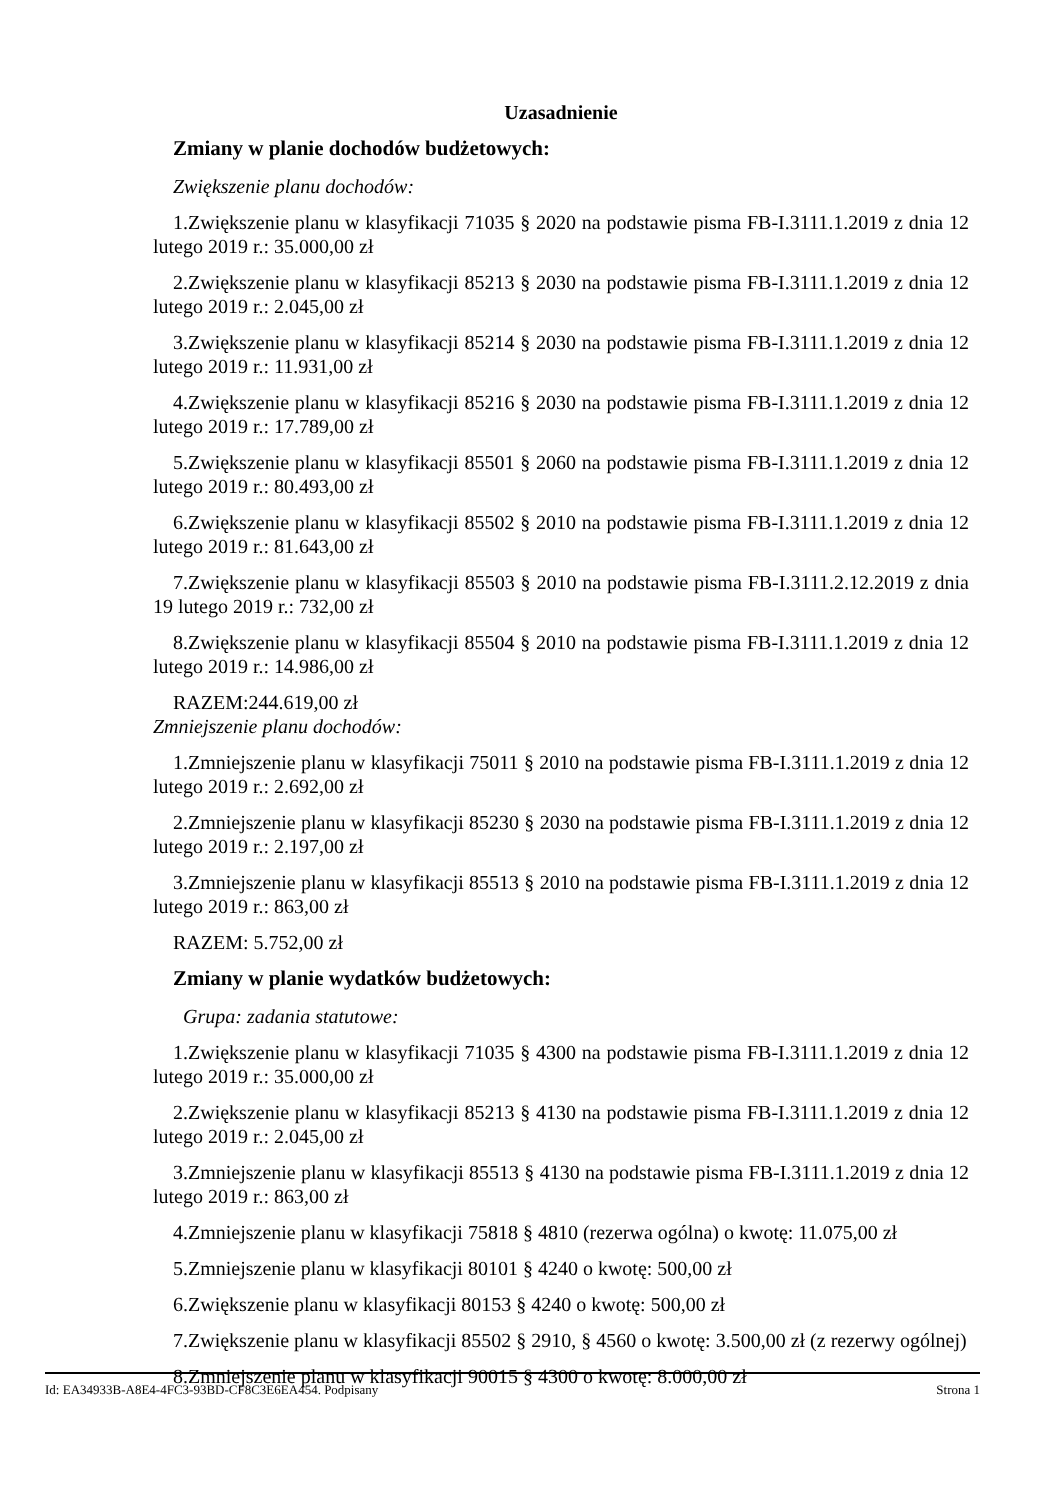Uzasadnienie
Zmiany w planie dochodów budżetowych:
Zwiększenie planu dochodów:
1.Zwiększenie planu w klasyfikacji 71035 § 2020 na podstawie pisma FB-I.3111.1.2019 z dnia 12 lutego 2019 r.: 35.000,00 zł
2.Zwiększenie planu w klasyfikacji 85213 § 2030 na podstawie pisma FB-I.3111.1.2019 z dnia 12 lutego 2019 r.: 2.045,00 zł
3.Zwiększenie planu w klasyfikacji 85214 § 2030 na podstawie pisma FB-I.3111.1.2019 z dnia 12 lutego 2019 r.: 11.931,00 zł
4.Zwiększenie planu w klasyfikacji 85216 § 2030 na podstawie pisma FB-I.3111.1.2019 z dnia 12 lutego 2019 r.: 17.789,00 zł
5.Zwiększenie planu w klasyfikacji 85501 § 2060 na podstawie pisma FB-I.3111.1.2019 z dnia 12 lutego 2019 r.: 80.493,00 zł
6.Zwiększenie planu w klasyfikacji 85502 § 2010 na podstawie pisma FB-I.3111.1.2019 z dnia 12 lutego 2019 r.: 81.643,00 zł
7.Zwiększenie planu w klasyfikacji 85503 § 2010 na podstawie pisma FB-I.3111.2.12.2019 z dnia 19 lutego 2019 r.: 732,00 zł
8.Zwiększenie planu w klasyfikacji 85504 § 2010 na podstawie pisma FB-I.3111.1.2019 z dnia 12 lutego 2019 r.: 14.986,00 zł
RAZEM:244.619,00 zł
Zmniejszenie planu dochodów:
1.Zmniejszenie planu w klasyfikacji 75011 § 2010 na podstawie pisma FB-I.3111.1.2019 z dnia 12 lutego 2019 r.: 2.692,00 zł
2.Zmniejszenie planu w klasyfikacji 85230 § 2030 na podstawie pisma FB-I.3111.1.2019 z dnia 12 lutego 2019 r.: 2.197,00 zł
3.Zmniejszenie planu w klasyfikacji 85513 § 2010 na podstawie pisma FB-I.3111.1.2019 z dnia 12 lutego 2019 r.: 863,00 zł
RAZEM: 5.752,00 zł
Zmiany w planie wydatków budżetowych:
Grupa: zadania statutowe:
1.Zwiększenie planu w klasyfikacji 71035 § 4300 na podstawie pisma FB-I.3111.1.2019 z dnia 12 lutego 2019 r.: 35.000,00 zł
2.Zwiększenie planu w klasyfikacji 85213 § 4130 na podstawie pisma FB-I.3111.1.2019 z dnia 12 lutego 2019 r.: 2.045,00 zł
3.Zmniejszenie planu w klasyfikacji 85513 § 4130 na podstawie pisma FB-I.3111.1.2019 z dnia 12 lutego 2019 r.: 863,00 zł
4.Zmniejszenie planu w klasyfikacji 75818 § 4810 (rezerwa ogólna) o kwotę: 11.075,00 zł
5.Zmniejszenie planu w klasyfikacji 80101 § 4240 o kwotę: 500,00 zł
6.Zwiększenie planu w klasyfikacji 80153 § 4240 o kwotę: 500,00 zł
7.Zwiększenie planu w klasyfikacji 85502 § 2910, § 4560 o kwotę: 3.500,00 zł (z rezerwy ogólnej)
8.Zmniejszenie planu w klasyfikacji 90015 § 4300 o kwotę: 8.000,00 zł
Id: EA34933B-A8E4-4FC3-93BD-CF8C3E6EA454. Podpisany Strona 1